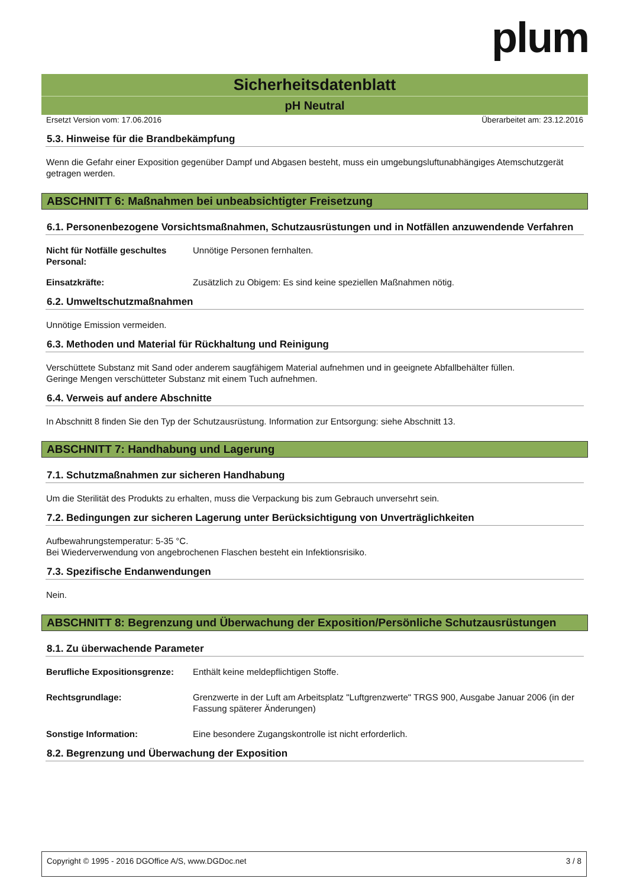plum
Sicherheitsdatenblatt
pH Neutral
Ersetzt Version vom: 17.06.2016 Überarbeitet am: 23.12.2016
5.3. Hinweise für die Brandbekämpfung
Wenn die Gefahr einer Exposition gegenüber Dampf und Abgasen besteht, muss ein umgebungsluftunabhängiges Atemschutzgerät getragen werden.
ABSCHNITT 6: Maßnahmen bei unbeabsichtigter Freisetzung
6.1. Personenbezogene Vorsichtsmaßnahmen, Schutzausrüstungen und in Notfällen anzuwendende Verfahren
Nicht für Notfälle geschultes Personal: Unnötige Personen fernhalten.
Einsatzkräfte: Zusätzlich zu Obigem: Es sind keine speziellen Maßnahmen nötig.
6.2. Umweltschutzmaßnahmen
Unnötige Emission vermeiden.
6.3. Methoden und Material für Rückhaltung und Reinigung
Verschüttete Substanz mit Sand oder anderem saugfähigem Material aufnehmen und in geeignete Abfallbehälter füllen.
Geringe Mengen verschütteter Substanz mit einem Tuch aufnehmen.
6.4. Verweis auf andere Abschnitte
In Abschnitt 8 finden Sie den Typ der Schutzausrüstung. Information zur Entsorgung: siehe Abschnitt 13.
ABSCHNITT 7: Handhabung und Lagerung
7.1. Schutzmaßnahmen zur sicheren Handhabung
Um die Sterilität des Produkts zu erhalten, muss die Verpackung bis zum Gebrauch unversehrt sein.
7.2. Bedingungen zur sicheren Lagerung unter Berücksichtigung von Unverträglichkeiten
Aufbewahrungstemperatur: 5-35 °C.
Bei Wiederverwendung von angebrochenen Flaschen besteht ein Infektionsrisiko.
7.3. Spezifische Endanwendungen
Nein.
ABSCHNITT 8: Begrenzung und Überwachung der Exposition/Persönliche Schutzausrüstungen
8.1. Zu überwachende Parameter
Berufliche Expositionsgrenze: Enthält keine meldepflichtigen Stoffe.
Rechtsgrundlage: Grenzwerte in der Luft am Arbeitsplatz "Luftgrenzwerte" TRGS 900, Ausgabe Januar 2006 (in der Fassung späterer Änderungen)
Sonstige Information: Eine besondere Zugangskontrolle ist nicht erforderlich.
8.2. Begrenzung und Überwachung der Exposition
Copyright © 1995 - 2016 DGOffice A/S, www.DGDoc.net 3 / 8